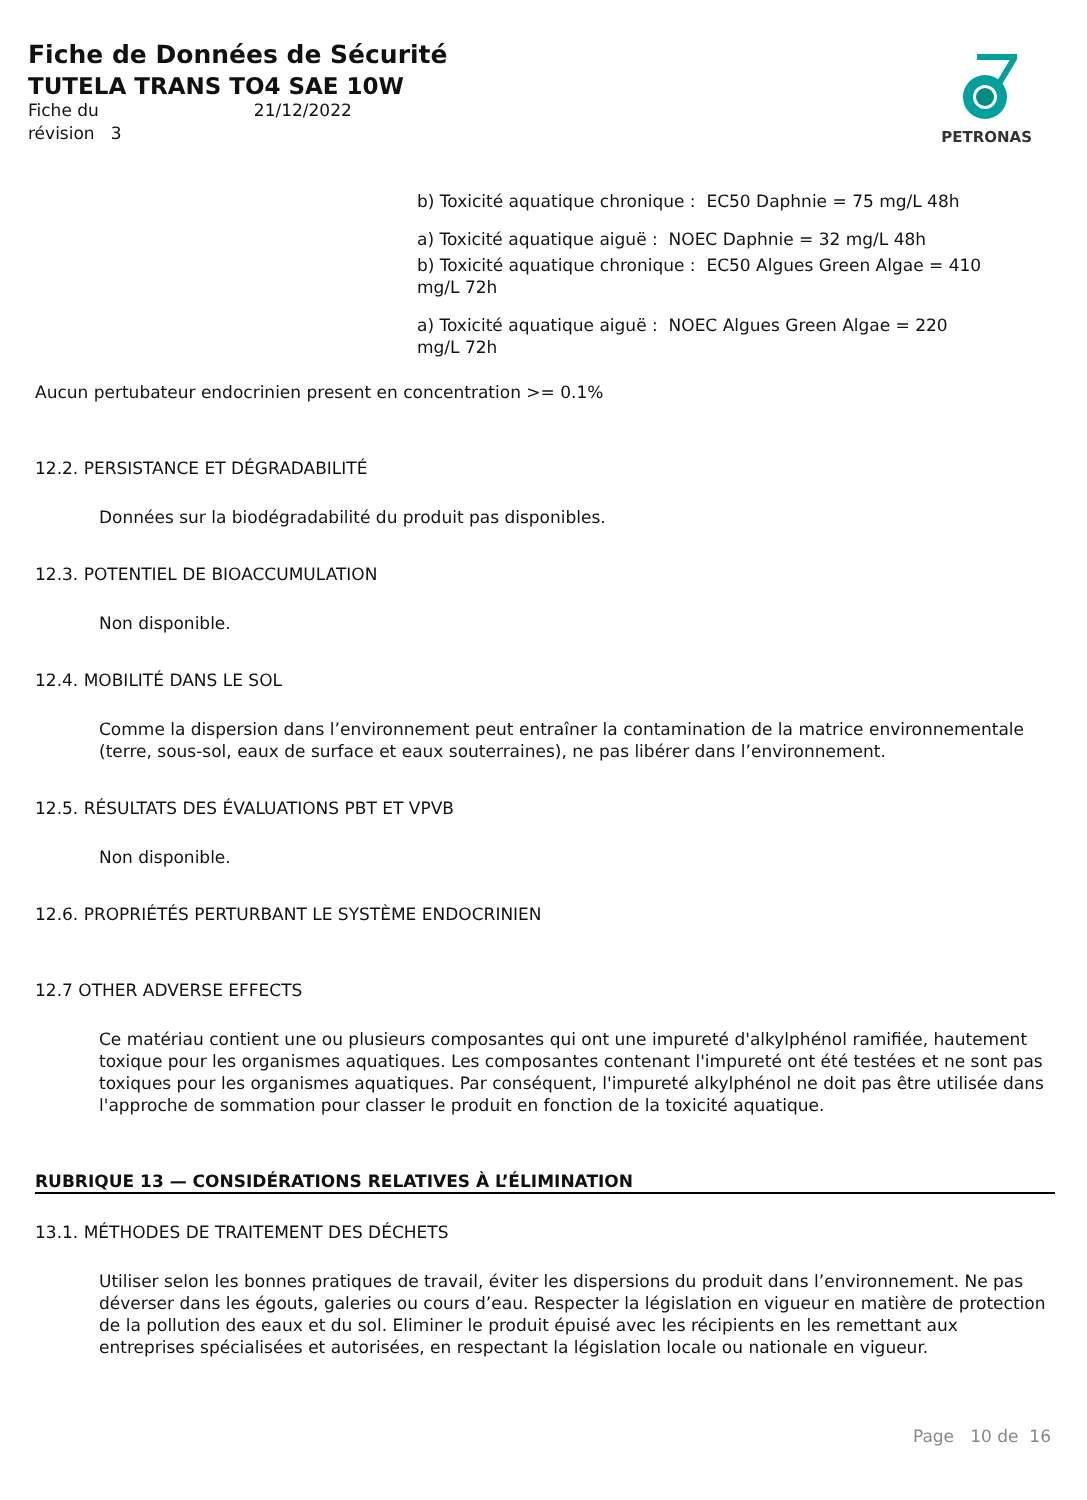Fiche de Données de Sécurité
TUTELA TRANS TO4 SAE 10W
Fiche du 21/12/2022
révision 3
PETRONAS
b) Toxicité aquatique chronique : EC50 Daphnie = 75 mg/L 48h
a) Toxicité aquatique aiguë : NOEC Daphnie = 32 mg/L 48h
b) Toxicité aquatique chronique : EC50 Algues Green Algae = 410 mg/L 72h
a) Toxicité aquatique aiguë : NOEC Algues Green Algae = 220 mg/L 72h
Aucun pertubateur endocrinien present en concentration >= 0.1%
12.2. PERSISTANCE ET DÉGRADABILITÉ
Données sur la biodégradabilité du produit pas disponibles.
12.3. POTENTIEL DE BIOACCUMULATION
Non disponible.
12.4. MOBILITÉ DANS LE SOL
Comme la dispersion dans l’environnement peut entraîner la contamination de la matrice environnementale (terre, sous-sol, eaux de surface et eaux souterraines), ne pas libérer dans l’environnement.
12.5. RÉSULTATS DES ÉVALUATIONS PBT ET VPVB
Non disponible.
12.6. PROPRIÉTÉS PERTURBANT LE SYSTÈME ENDOCRINIEN
12.7 OTHER ADVERSE EFFECTS
Ce matériau contient une ou plusieurs composantes qui ont une impureté d'alkylphénol ramifiée, hautement toxique pour les organismes aquatiques. Les composantes contenant l'impureté ont été testées et ne sont pas toxiques pour les organismes aquatiques. Par conséquent, l'impureté alkylphénol ne doit pas être utilisée dans l'approche de sommation pour classer le produit en fonction de la toxicité aquatique.
RUBRIQUE 13 — CONSIDÉRATIONS RELATIVES À L’ÉLIMINATION
13.1. MÉTHODES DE TRAITEMENT DES DÉCHETS
Utiliser selon les bonnes pratiques de travail, éviter les dispersions du produit dans l’environnement. Ne pas déverser dans les égouts, galeries ou cours d’eau. Respecter la législation en vigueur en matière de protection de la pollution des eaux et du sol. Eliminer le produit épuisé avec les récipients en les remettant aux entreprises spécialisées et autorisées, en respectant la législation locale ou nationale en vigueur.
Page 10 de 16